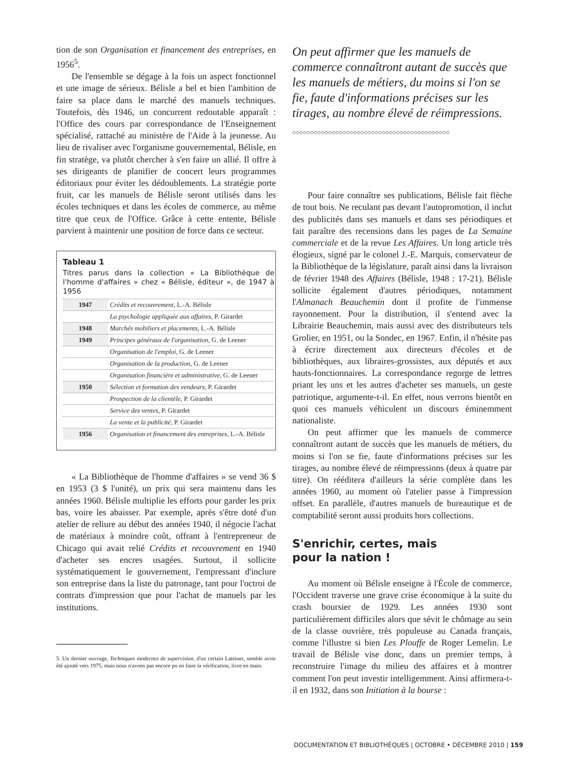tion de son Organisation et financement des entreprises, en 1956<sup>5</sup>.
De l'ensemble se dégage à la fois un aspect fonctionnel et une image de sérieux. Bélisle a bel et bien l'ambition de faire sa place dans le marché des manuels techniques. Toutefois, dès 1946, un concurrent redoutable apparaît : l'Office des cours par correspondance de l'Enseignement spécialisé, rattaché au ministère de l'Aide à la jeunesse. Au lieu de rivaliser avec l'organisme gouvernemental, Bélisle, en fin stratège, va plutôt chercher à s'en faire un allié. Il offre à ses dirigeants de planifier de concert leurs programmes éditoriaux pour éviter les dédoublements. La stratégie porte fruit, car les manuels de Bélisle seront utilisés dans les écoles techniques et dans les écoles de commerce, au même titre que ceux de l'Office. Grâce à cette entente, Bélisle parvient à maintenir une position de force dans ce secteur.
Tableau 1
Titres parus dans la collection « La Bibliothèque de l'homme d'affaires » chez « Bélisle, éditeur », de 1947 à 1956
| 1947 | Crédits et recouvrement , L.-A. Bélisle |
| | La psychologie appliquée aux affaires , P. Girardet |
| 1948 | Marchés mobiliers et placements , L.-A. Bélisle |
| 1949 | Principes généraux de l'organisation , G. de Leener |
| | Organisation de l'emploi , G. de Leener |
| | Organisation de la production , G. de Leener |
| | Organisation financière et administrative , G. de Leener |
| 1950 | Sélection et formation des vendeurs , P. Girardet |
| | Prospection de la clientèle , P. Girardet |
| | Service des ventes , P. Girardet |
| | La vente et la publicité , P. Girardet |
| 1956 | Organisation et financement des entreprises , L.-A. Bélisle |
« La Bibliothèque de l'homme d'affaires » se vend 36 $ en 1953 (3 $ l'unité), un prix qui sera maintenu dans les années 1960. Bélisle multiplie les efforts pour garder les prix bas, voire les abaisser. Par exemple, après s'être doté d'un atelier de reliure au début des années 1940, il négocie l'achat de matériaux à moindre coût, offrant à l'entrepreneur de Chicago qui avait relié Crédits et recouvrement en 1940 d'acheter ses encres usagées. Surtout, il sollicite systématiquement le gouvernement, l'empressant d'inclure son entreprise dans la liste du patronage, tant pour l'octroi de contrats d'impression que pour l'achat de manuels par les institutions.
5. Un dernier ouvrage, Techniques modernes de supervision, d'un certain Lateiner, semble avoir été ajouté vers 1975, mais nous n'avons pas encore pu en faire la vérification, livre en main.
On peut affirmer que les manuels de commerce connaîtront autant de succès que les manuels de métiers, du moins si l'on se fie, faute d'informations précises sur les tirages, au nombre élevé de réimpressions.
◇◇◇◇◇◇◇◇◇◇◇◇◇◇◇◇◇◇◇◇◇◇◇◇◇◇◇◇◇◇◇◇◇◇◇◇◇◇◇◇◇◇◇◇
Pour faire connaître ses publications, Bélisle fait flèche de tout bois. Ne reculant pas devant l'autopromotion, il inclut des publicités dans ses manuels et dans ses périodiques et fait paraître des recensions dans les pages de La Semaine commerciale et de la revue Les Affaires. Un long article très élogieux, signé par le colonel J.-E. Marquis, conservateur de la Bibliothèque de la législature, paraît ainsi dans la livraison de février 1948 des Affaires (Bélisle, 1948 : 17-21). Bélisle sollicite également d'autres périodiques, notamment l'Almanach Beauchemin dont il profite de l'immense rayonnement. Pour la distribution, il s'entend avec la Librairie Beauchemin, mais aussi avec des distributeurs tels Grolier, en 1951, ou la Sondec, en 1967. Enfin, il n'hésite pas à écrire directement aux directeurs d'écoles et de bibliothèques, aux libraires-grossistes, aux députés et aux hauts-fonctionnaires. La correspondance regorge de lettres priant les uns et les autres d'acheter ses manuels, un geste patriotique, argumente-t-il. En effet, nous verrons bientôt en quoi ces manuels véhiculent un discours éminemment nationaliste.
On peut affirmer que les manuels de commerce connaîtront autant de succès que les manuels de métiers, du moins si l'on se fie, faute d'informations précises sur les tirages, au nombre élevé de réimpressions (deux à quatre par titre). On rééditera d'ailleurs la série complète dans les années 1960, au moment où l'atelier passe à l'impression offset. En parallèle, d'autres manuels de bureautique et de comptabilité seront aussi produits hors collections.
S'enrichir, certes, mais
pour la nation !
Au moment où Bélisle enseigne à l'École de commerce, l'Occident traverse une grave crise économique à la suite du crash boursier de 1929. Les années 1930 sont particulièrement difficiles alors que sévit le chômage au sein de la classe ouvrière, très populeuse au Canada français, comme l'illustre si bien Les Plouffe de Roger Lemelin. Le travail de Bélisle vise donc, dans un premier temps, à reconstruire l'image du milieu des affaires et à montrer comment l'on peut investir intelligemment. Ainsi affirmera-t-il en 1932, dans son Initiation à la bourse :
DOCUMENTATION ET BIBLIOTHÈQUES | OCTOBRE • DÉCEMBRE 2010 | 159